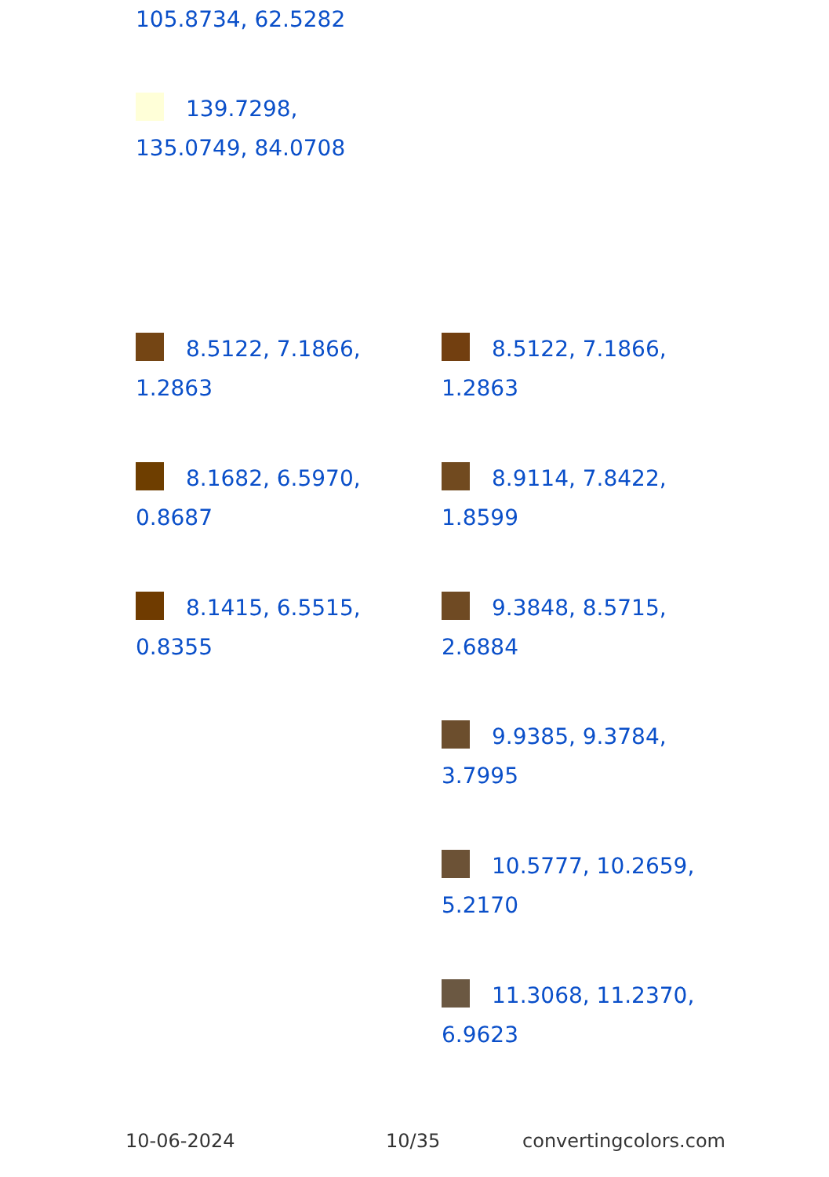105.8734, 62.5282
139.7298, 135.0749, 84.0708
8.5122, 7.1866, 1.2863
8.5122, 7.1866, 1.2863
8.1682, 6.5970, 0.8687
8.9114, 7.8422, 1.8599
8.1415, 6.5515, 0.8355
9.3848, 8.5715, 2.6884
9.9385, 9.3784, 3.7995
10.5777, 10.2659, 5.2170
11.3068, 11.2370, 6.9623
10-06-2024 10/35 convertingcolors.com